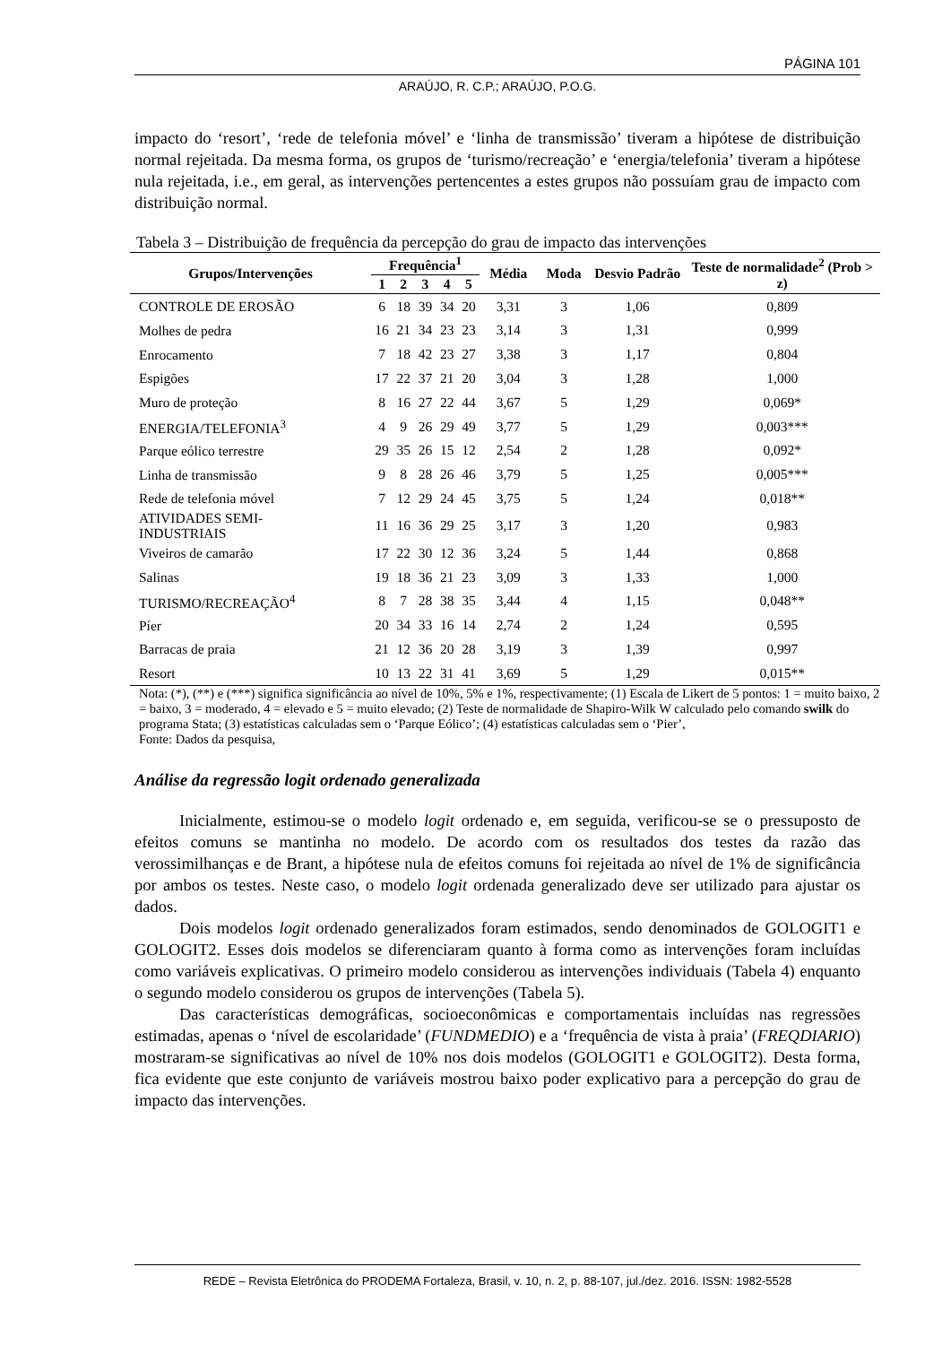PÁGINA 101
ARAÚJO, R. C.P.; ARAÚJO, P.O.G.
impacto do ‘resort’, ‘rede de telefonia móvel’ e ‘linha de transmissão’ tiveram a hipótese de distribuição normal rejeitada. Da mesma forma, os grupos de ‘turismo/recreação’ e ‘energia/telefonia’ tiveram a hipótese nula rejeitada, i.e., em geral, as intervenções pertencentes a estes grupos não possuíam grau de impacto com distribuição normal.
Tabela 3 – Distribuição de frequência da percepção do grau de impacto das intervenções
| Grupos/Intervenções | Frequência<sup>1</sup> | | | | | Média | Moda | Desvio Padrão | Teste de normalidade<sup>2</sup> (Prob > z) |
| --- | --- | --- | --- | --- | --- | --- | --- | --- | --- |
| | 1 | 2 | 3 | 4 | 5 | | | | |
| CONTROLE DE EROSÃO | 6 | 18 | 39 | 34 | 20 | 3,31 | 3 | 1,06 | 0,809 |
| Molhes de pedra | 16 | 21 | 34 | 23 | 23 | 3,14 | 3 | 1,31 | 0,999 |
| Enrocamento | 7 | 18 | 42 | 23 | 27 | 3,38 | 3 | 1,17 | 0,804 |
| Espigões | 17 | 22 | 37 | 21 | 20 | 3,04 | 3 | 1,28 | 1,000 |
| Muro de proteção | 8 | 16 | 27 | 22 | 44 | 3,67 | 5 | 1,29 | 0,069* |
| ENERGIA/TELEFONIA<sup>3</sup> | 4 | 9 | 26 | 29 | 49 | 3,77 | 5 | 1,29 | 0,003*** |
| Parque eólico terrestre | 29 | 35 | 26 | 15 | 12 | 2,54 | 2 | 1,28 | 0,092* |
| Linha de transmissão | 9 | 8 | 28 | 26 | 46 | 3,79 | 5 | 1,25 | 0,005*** |
| Rede de telefonia móvel | 7 | 12 | 29 | 24 | 45 | 3,75 | 5 | 1,24 | 0,018** |
| ATIVIDADES SEMI- INDUSTRIAIS | 11 | 16 | 36 | 29 | 25 | 3,17 | 3 | 1,20 | 0,983 |
| Viveiros de camarão | 17 | 22 | 30 | 12 | 36 | 3,24 | 5 | 1,44 | 0,868 |
| Salinas | 19 | 18 | 36 | 21 | 23 | 3,09 | 3 | 1,33 | 1,000 |
| TURISMO/RECREAÇÃO<sup>4</sup> | 8 | 7 | 28 | 38 | 35 | 3,44 | 4 | 1,15 | 0,048** |
| Píer | 20 | 34 | 33 | 16 | 14 | 2,74 | 2 | 1,24 | 0,595 |
| Barracas de praia | 21 | 12 | 36 | 20 | 28 | 3,19 | 3 | 1,39 | 0,997 |
| Resort | 10 | 13 | 22 | 31 | 41 | 3,69 | 5 | 1,29 | 0,015** |
| Nota: (*), (**) e (***) significa significância ao nível de 10%, 5% e 1%, respectivamente; (1) Escala de Likert de 5 pontos: 1 = muito baixo, 2 = baixo, 3 = moderado, 4 = elevado e 5 = muito elevado; (2) Teste de normalidade de Shapiro-Wilk W calculado pelo comando swilk do programa Stata; (3) estatísticas calculadas sem o ‘Parque Eólico’; (4) estatísticas calculadas sem o ‘Pier’, Fonte: Dados da pesquisa, | | | | | | | | | |
Análise da regressão logit ordenado generalizada
Inicialmente, estimou-se o modelo logit ordenado e, em seguida, verificou-se se o pressuposto de efeitos comuns se mantinha no modelo. De acordo com os resultados dos testes da razão das verossimilhanças e de Brant, a hipótese nula de efeitos comuns foi rejeitada ao nível de 1% de significância por ambos os testes. Neste caso, o modelo logit ordenada generalizado deve ser utilizado para ajustar os dados.
Dois modelos logit ordenado generalizados foram estimados, sendo denominados de GOLOGIT1 e GOLOGIT2. Esses dois modelos se diferenciaram quanto à forma como as intervenções foram incluídas como variáveis explicativas. O primeiro modelo considerou as intervenções individuais (Tabela 4) enquanto o segundo modelo considerou os grupos de intervenções (Tabela 5).
Das características demográficas, socioeconômicas e comportamentais incluídas nas regressões estimadas, apenas o ‘nível de escolaridade’ (FUNDMEDIO) e a ‘frequência de vista à praia’ (FREQDIARIO) mostraram-se significativas ao nível de 10% nos dois modelos (GOLOGIT1 e GOLOGIT2). Desta forma, fica evidente que este conjunto de variáveis mostrou baixo poder explicativo para a percepção do grau de impacto das intervenções.
REDE – Revista Eletrônica do PRODEMA Fortaleza, Brasil, v. 10, n. 2, p. 88-107, jul./dez. 2016. ISSN: 1982-5528